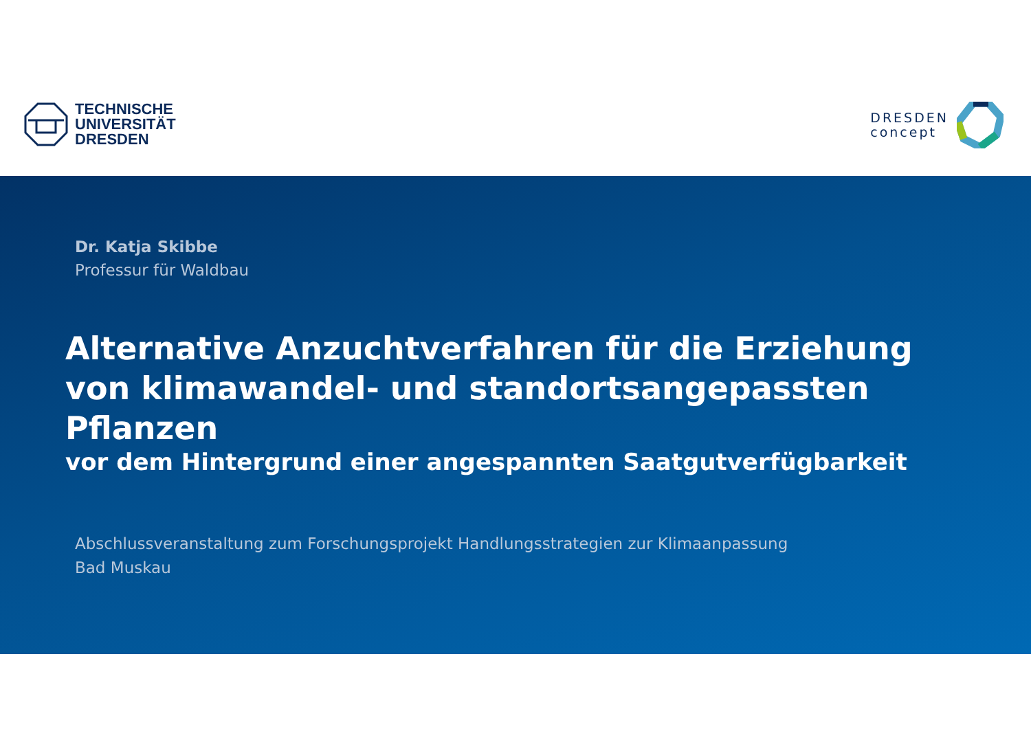TECHNISCHE
UNIVERSITÄT
DRESDEN
DRESDEN
concept
Dr. Katja Skibbe
Professur für Waldbau
Alternative Anzuchtverfahren für die Erziehung
von klimawandel- und standortsangepassten Pflanzen
vor dem Hintergrund einer angespannten Saatgutverfügbarkeit
Abschlussveranstaltung zum Forschungsprojekt Handlungsstrategien zur Klimaanpassung
Bad Muskau